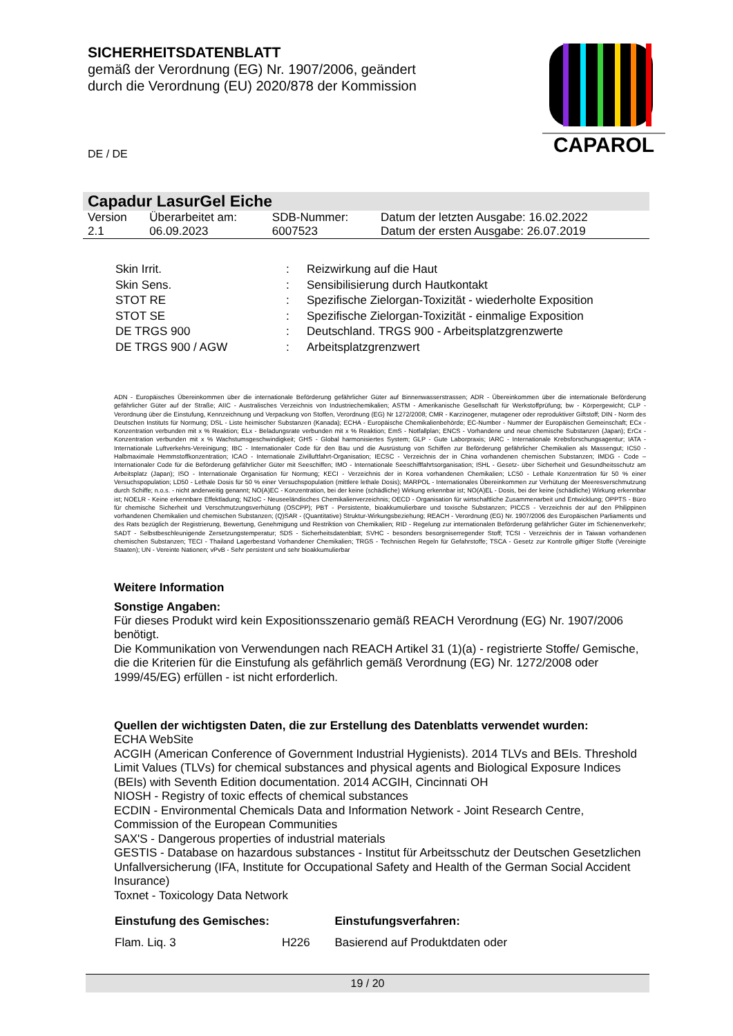SICHERHEITSDATENBLATT
gemäß der Verordnung (EG) Nr. 1907/2006, geändert durch die Verordnung (EU) 2020/878 der Kommission
CAPAROL
DE / DE
Capadur LasurGel Eiche
| Version 2.1 | Überarbeitet am: 06.09.2023 | SDB-Nummer: 6007523 | Datum der letzten Ausgabe: 16.02.2022 Datum der ersten Ausgabe: 26.07.2019 |
| Skin Irrit. | : | Reizwirkung auf die Haut |
| Skin Sens. | : | Sensibilisierung durch Hautkontakt |
| STOT RE | : | Spezifische Zielorgan-Toxizität - wiederholte Exposition |
| STOT SE | : | Spezifische Zielorgan-Toxizität - einmalige Exposition |
| DE TRGS 900 | : | Deutschland. TRGS 900 - Arbeitsplatzgrenzwerte |
| DE TRGS 900 / AGW | : | Arbeitsplatzgrenzwert |
ADN - Europäisches Übereinkommen über die internationale Beförderung gefährlicher Güter auf Binnenwasserstrassen; ADR - Übereinkommen über die internationale Beförderung gefährlicher Güter auf der Straße; AIIC - Australisches Verzeichnis von Industriechemikalien; ASTM - Amerikanische Gesellschaft für Werkstoffprüfung; bw - Körpergewicht; CLP - Verordnung über die Einstufung, Kennzeichnung und Verpackung von Stoffen, Verordnung (EG) Nr 1272/2008; CMR - Karzinogener, mutagener oder reproduktiver Giftstoff; DIN - Norm des Deutschen Instituts für Normung; DSL - Liste heimischer Substanzen (Kanada); ECHA - Europäische Chemikalienbehörde; EC-Number - Nummer der Europäischen Gemeinschaft; ECx - Konzentration verbunden mit x % Reaktion; ELx - Beladungsrate verbunden mit x % Reaktion; EmS - Notfallplan; ENCS - Vorhandene und neue chemische Substanzen (Japan); ErCx - Konzentration verbunden mit x % Wachstumsgeschwindigkeit; GHS - Global harmonisiertes System; GLP - Gute Laborpraxis; IARC - Internationale Krebsforschungsagentur; IATA - Internationale Luftverkehrs-Vereinigung; IBC - Internationaler Code für den Bau und die Ausrüstung von Schiffen zur Beförderung gefährlicher Chemikalien als Massengut; IC50 - Halbmaximale Hemmstoffkonzentration; ICAO - Internationale Zivilluftfahrt-Organisation; IECSC - Verzeichnis der in China vorhandenen chemischen Substanzen; IMDG - Code – Internationaler Code für die Beförderung gefährlicher Güter mit Seeschiffen; IMO - Internationale Seeschifffahrtsorganisation; ISHL - Gesetz- über Sicherheit und Gesundheitsschutz am Arbeitsplatz (Japan); ISO - Internationale Organisation für Normung; KECI - Verzeichnis der in Korea vorhandenen Chemikalien; LC50 - Lethale Konzentration für 50 % einer Versuchspopulation; LD50 - Lethale Dosis für 50 % einer Versuchspopulation (mittlere lethale Dosis); MARPOL - Internationales Übereinkommen zur Verhütung der Meeresverschmutzung durch Schiffe; n.o.s. - nicht anderweitig genannt; NO(A)EC - Konzentration, bei der keine (schädliche) Wirkung erkennbar ist; NO(A)EL - Dosis, bei der keine (schädliche) Wirkung erkennbar ist; NOELR - Keine erkennbare Effektladung; NZIoC - Neuseeländisches Chemikalienverzeichnis; OECD - Organisation für wirtschaftliche Zusammenarbeit und Entwicklung; OPPTS - Büro für chemische Sicherheit und Verschmutzungsverhütung (OSCPP); PBT - Persistente, bioakkumulierbare und toxische Substanzen; PICCS - Verzeichnis der auf den Philippinen vorhandenen Chemikalien und chemischen Substanzen; (Q)SAR - (Quantitative) Struktur-Wirkungsbeziehung; REACH - Verordnung (EG) Nr. 1907/2006 des Europäischen Parliaments und des Rats bezüglich der Registrierung, Bewertung, Genehmigung und Restriktion von Chemikalien; RID - Regelung zur internationalen Beförderung gefährlicher Güter im Schienenverkehr; SADT - Selbstbeschleunigende Zersetzungstemperatur; SDS - Sicherheitsdatenblatt; SVHC - besonders besorgniserregender Stoff; TCSI - Verzeichnis der in Taiwan vorhandenen chemischen Substanzen; TECI - Thailand Lagerbestand Vorhandener Chemikalien; TRGS - Technischen Regeln für Gefahrstoffe; TSCA - Gesetz zur Kontrolle giftiger Stoffe (Vereinigte Staaten); UN - Vereinte Nationen; vPvB - Sehr persistent und sehr bioakkumulierbar
Weitere Information
Sonstige Angaben:
Für dieses Produkt wird kein Expositionsszenario gemäß REACH Verordnung (EG) Nr. 1907/2006 benötigt.
Die Kommunikation von Verwendungen nach REACH Artikel 31 (1)(a) - registrierte Stoffe/ Gemische, die die Kriterien für die Einstufung als gefährlich gemäß Verordnung (EG) Nr. 1272/2008 oder 1999/45/EG) erfüllen - ist nicht erforderlich.
Quellen der wichtigsten Daten, die zur Erstellung des Datenblatts verwendet wurden:
ECHA WebSite
ACGIH (American Conference of Government Industrial Hygienists). 2014 TLVs and BEIs. Threshold Limit Values (TLVs) for chemical substances and physical agents and Biological Exposure Indices (BEIs) with Seventh Edition documentation. 2014 ACGIH, Cincinnati OH
NIOSH - Registry of toxic effects of chemical substances
ECDIN - Environmental Chemicals Data and Information Network - Joint Research Centre, Commission of the European Communities
SAX'S - Dangerous properties of industrial materials
GESTIS - Database on hazardous substances - Institut für Arbeitsschutz der Deutschen Gesetzlichen Unfallversicherung (IFA, Institute for Occupational Safety and Health of the German Social Accident Insurance)
Toxnet - Toxicology Data Network
| Einstufung des Gemisches: | | Einstufungsverfahren: |
| --- | --- | --- |
| Flam. Liq. 3 | H226 | Basierend auf Produktdaten oder |
19 / 20